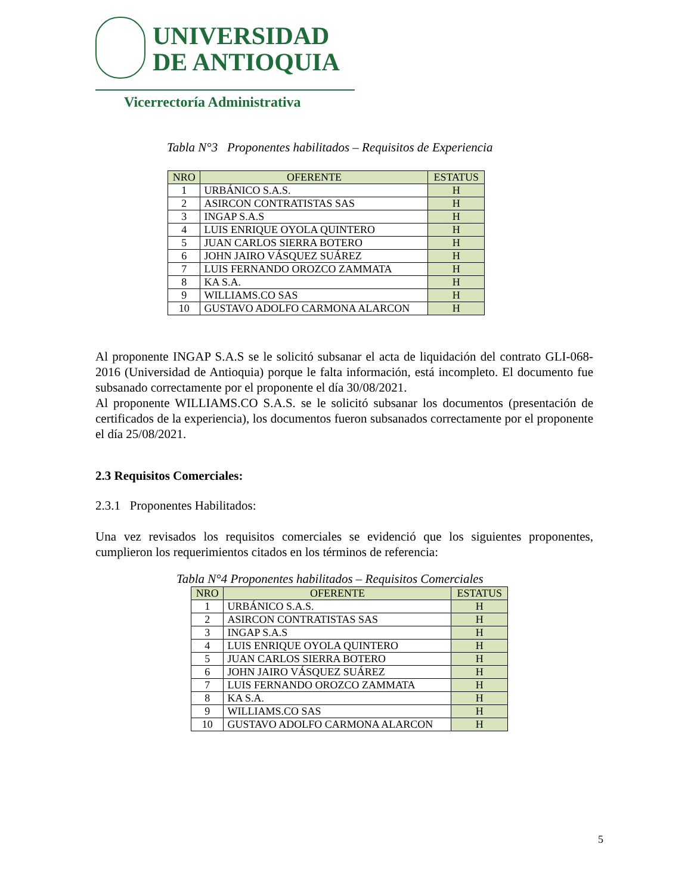UNIVERSIDAD
DE ANTIOQUIA
Vicerrectoría Administrativa
Tabla N°3 Proponentes habilitados – Requisitos de Experiencia
| NRO | OFERENTE | ESTATUS |
| --- | --- | --- |
| 1 | URBÁNICO S.A.S. | H |
| 2 | ASIRCON CONTRATISTAS SAS | H |
| 3 | INGAP S.A.S | H |
| 4 | LUIS ENRIQUE OYOLA QUINTERO | H |
| 5 | JUAN CARLOS SIERRA BOTERO | H |
| 6 | JOHN JAIRO VÁSQUEZ SUÁREZ | H |
| 7 | LUIS FERNANDO OROZCO ZAMMATA | H |
| 8 | KA S.A. | H |
| 9 | WILLIAMS.CO SAS | H |
| 10 | GUSTAVO ADOLFO CARMONA ALARCON | H |
Al proponente INGAP S.A.S se le solicitó subsanar el acta de liquidación del contrato GLI-068-2016 (Universidad de Antioquia) porque le falta información, está incompleto. El documento fue subsanado correctamente por el proponente el día 30/08/2021.
Al proponente WILLIAMS.CO S.A.S. se le solicitó subsanar los documentos (presentación de certificados de la experiencia), los documentos fueron subsanados correctamente por el proponente el día 25/08/2021.
2.3 Requisitos Comerciales:
2.3.1 Proponentes Habilitados:
Una vez revisados los requisitos comerciales se evidenció que los siguientes proponentes, cumplieron los requerimientos citados en los términos de referencia:
Tabla N°4 Proponentes habilitados – Requisitos Comerciales
| NRO | OFERENTE | ESTATUS |
| --- | --- | --- |
| 1 | URBÁNICO S.A.S. | H |
| 2 | ASIRCON CONTRATISTAS SAS | H |
| 3 | INGAP S.A.S | H |
| 4 | LUIS ENRIQUE OYOLA QUINTERO | H |
| 5 | JUAN CARLOS SIERRA BOTERO | H |
| 6 | JOHN JAIRO VÁSQUEZ SUÁREZ | H |
| 7 | LUIS FERNANDO OROZCO ZAMMATA | H |
| 8 | KA S.A. | H |
| 9 | WILLIAMS.CO SAS | H |
| 10 | GUSTAVO ADOLFO CARMONA ALARCON | H |
5